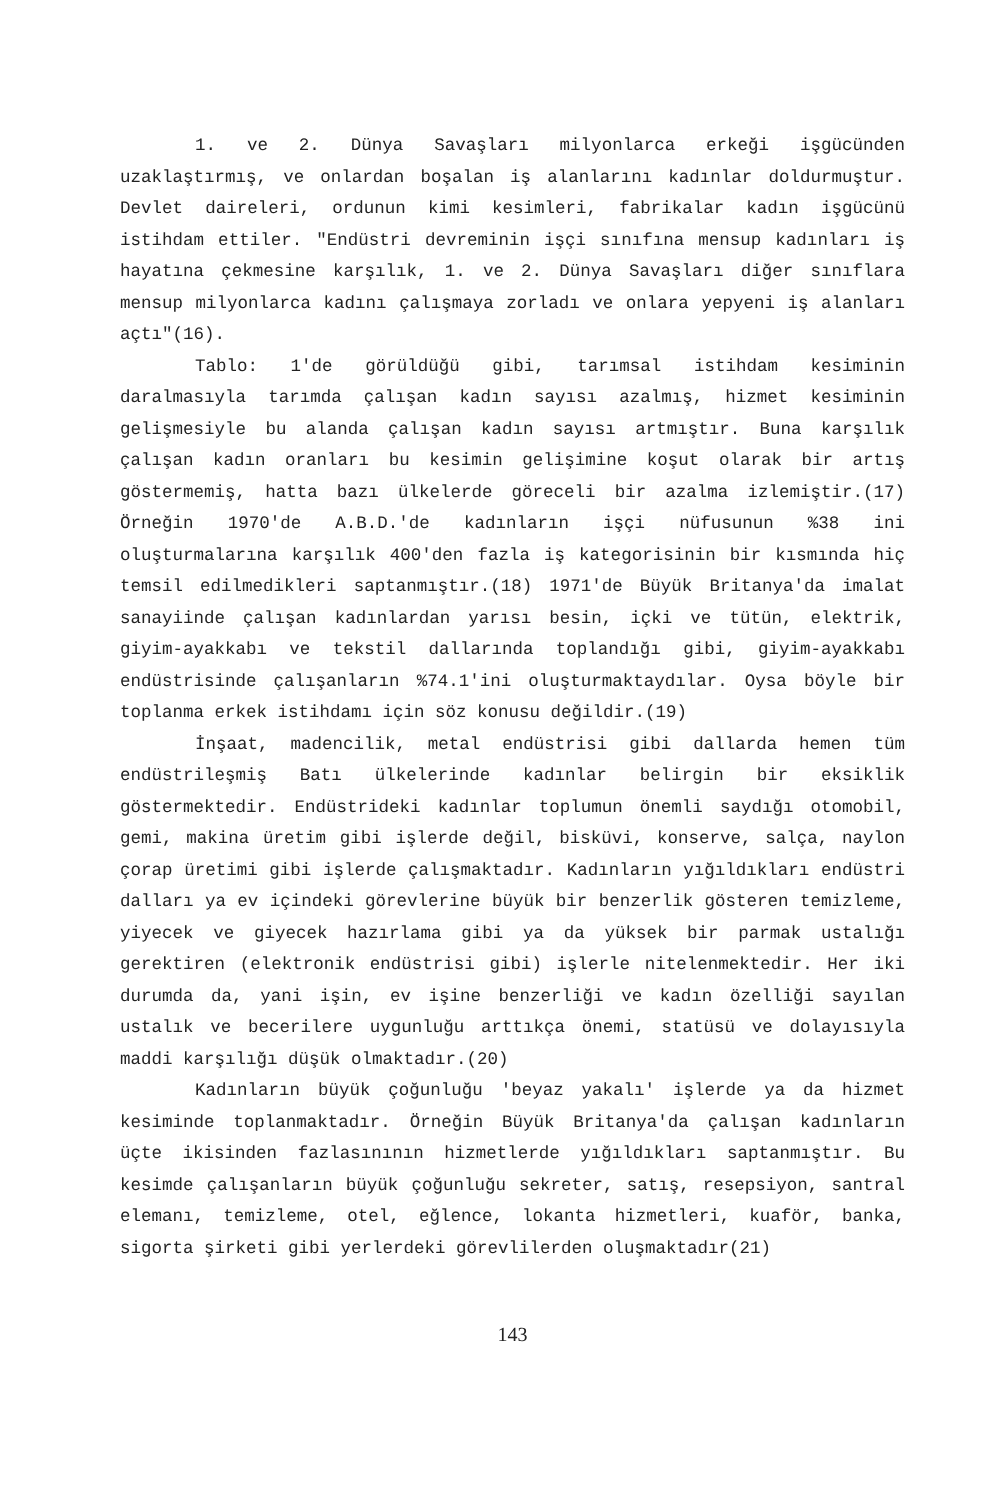1. ve 2. Dünya Savaşları milyonlarca erkeği işgücünden uzaklaştırmış, ve onlardan boşalan iş alanlarını kadınlar doldurmuştur. Devlet daireleri, ordunun kimi kesimleri, fabrikalar kadın işgücünü istihdam ettiler. "Endüstri devreminin işçi sınıfına mensup kadınları iş hayatına çekmesine karşılık, 1. ve 2. Dünya Savaşları diğer sınıflara mensup milyonlarca kadını çalışmaya zorladı ve onlara yepyeni iş alanları açtı"(16).
Tablo: 1'de görüldüğü gibi, tarımsal istihdam kesiminin daralmasıyla tarımda çalışan kadın sayısı azalmış, hizmet kesiminin gelişmesiyle bu alanda çalışan kadın sayısı artmıştır. Buna karşılık çalışan kadın oranları bu kesimin gelişimine koşut olarak bir artış göstermemiş, hatta bazı ülkelerde göreceli bir azalma izlemiştir.(17) Örneğin 1970'de A.B.D.'de kadınların işçi nüfusunun %38 ini oluşturmalarına karşılık 400'den fazla iş kategorisinin bir kısmında hiç temsil edilmedikleri saptanmıştır.(18) 1971'de Büyük Britanya'da imalat sanayiinde çalışan kadınlardan yarısı besin, içki ve tütün, elektrik, giyim-ayakkabı ve tekstil dallarında toplandığı gibi, giyim-ayakkabı endüstrisinde çalışanların %74.1'ini oluşturmaktaydılar. Oysa böyle bir toplanma erkek istihdamı için söz konusu değildir.(19)
İnşaat, madencilik, metal endüstrisi gibi dallarda hemen tüm endüstrileşmiş Batı ülkelerinde kadınlar belirgin bir eksiklik göstermektedir. Endüstrideki kadınlar toplumun önemli saydığı otomobil, gemi, makina üretim gibi işlerde değil, bisküvi, konserve, salça, naylon çorap üretimi gibi işlerde çalışmaktadır. Kadınların yığıldıkları endüstri dalları ya ev içindeki görevlerine büyük bir benzerlik gösteren temizleme, yiyecek ve giyecek hazırlama gibi ya da yüksek bir parmak ustalığı gerektiren (elektronik endüstrisi gibi) işlerle nitelenmektedir. Her iki durumda da, yani işin, ev işine benzerliği ve kadın özelliği sayılan ustalık ve becerilere uygunluğu arttıkça önemi, statüsü ve dolayısıyla maddi karşılığı düşük olmaktadır.(20)
Kadınların büyük çoğunluğu 'beyaz yakalı' işlerde ya da hizmet kesiminde toplanmaktadır. Örneğin Büyük Britanya'da çalışan kadınların üçte ikisinden fazlasınının hizmetlerde yığıldıkları saptanmıştır. Bu kesimde çalışanların büyük çoğunluğu sekreter, satış, resepsiyon, santral elemanı, temizleme, otel, eğlence, lokanta hizmetleri, kuaför, banka, sigorta şirketi gibi yerlerdeki görevlilerden oluşmaktadır(21)
143